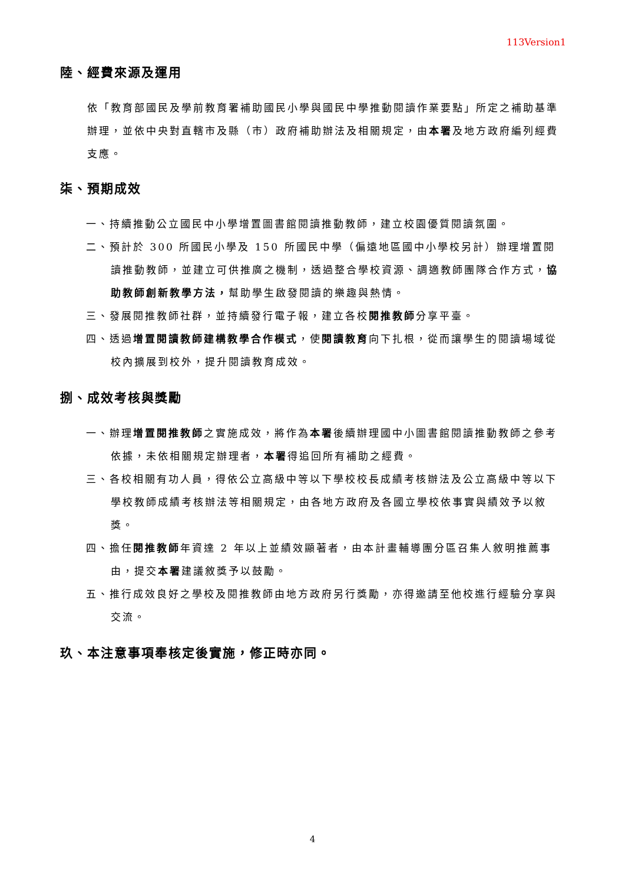113Version1
陸、經費來源及運用
依「教育部國民及學前教育署補助國民小學與國民中學推動閱讀作業要點」所定之補助基準辦理，並依中央對直轄市及縣（市）政府補助辦法及相關規定，由本署及地方政府編列經費支應。
柒、預期成效
一、持續推動公立國民中小學增置圖書館閱讀推動教師，建立校園優質閱讀氛圍。
二、預計於 300 所國民小學及 150 所國民中學（偏遠地區國中小學校另計）辦理增置閱讀推動教師，並建立可供推廣之機制，透過整合學校資源、調適教師團隊合作方式，協助教師創新教學方法，幫助學生啟發閱讀的樂趣與熱情。
三、發展閱推教師社群，並持續發行電子報，建立各校閱推教師分享平臺。
四、透過增置閱讀教師建構教學合作模式，使閱讀教育向下扎根，從而讓學生的閱讀場域從校內擴展到校外，提升閱讀教育成效。
捌、成效考核與獎勵
一、辦理增置閱推教師之實施成效，將作為本署後續辦理國中小圖書館閱讀推動教師之參考依據，未依相關規定辦理者，本署得追回所有補助之經費。
三、各校相關有功人員，得依公立高級中等以下學校校長成績考核辦法及公立高級中等以下學校教師成績考核辦法等相關規定，由各地方政府及各國立學校依事實與績效予以敘獎。
四、擔任閱推教師年資達 2 年以上並績效顯著者，由本計畫輔導團分區召集人敘明推薦事由，提交本署建議敘獎予以鼓勵。
五、推行成效良好之學校及閱推教師由地方政府另行獎勵，亦得邀請至他校進行經驗分享與交流。
玖、本注意事項奉核定後實施，修正時亦同。
4